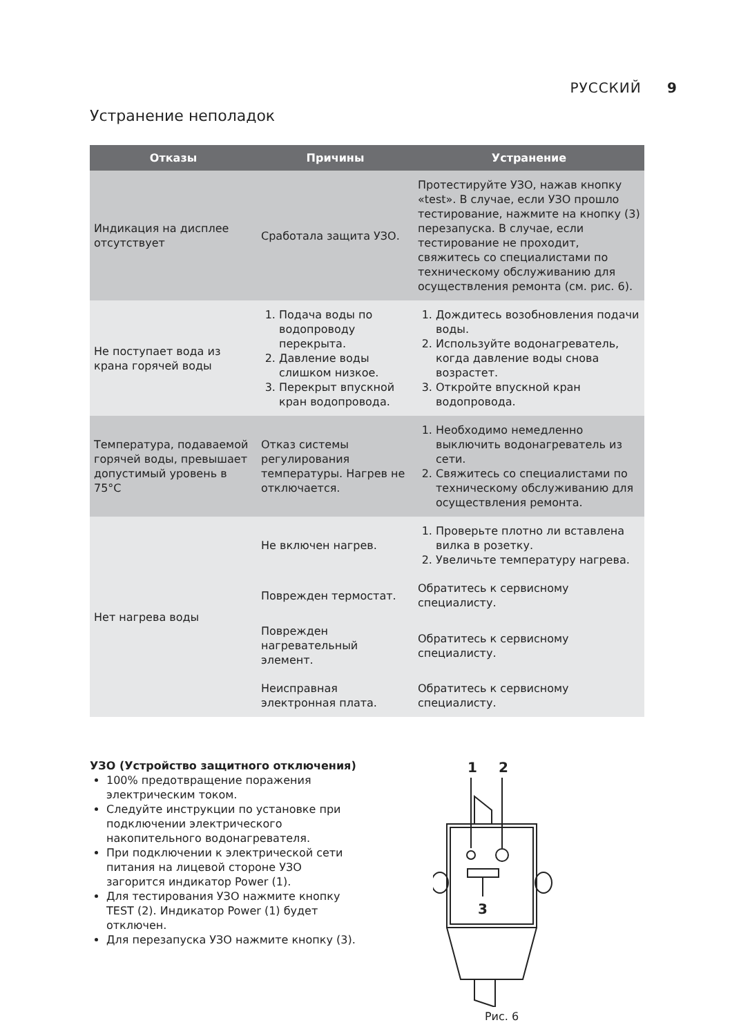РУССКИЙ 9
Устранение неполадок
| Отказы | Причины | Устранение |
| --- | --- | --- |
| Индикация на дисплее отсутствует | Сработала защита УЗО. | Протестируйте УЗО, нажав кнопку «test». В случае, если УЗО прошло тестирование, нажмите на кнопку (3) перезапуска. В случае, если тестирование не проходит, свяжитесь со специалистами по техническому обслуживанию для осуществления ремонта (см. рис. 6). |
| Не поступает вода из крана горячей воды | 1. Подача воды по водопроводу перекрыта. 2. Давление воды слишком низкое. 3. Перекрыт впускной кран водопровода. | 1. Дождитесь возобновления подачи воды. 2. Используйте водонагреватель, когда давление воды снова возрастет. 3. Откройте впускной кран водопровода. |
| Температура, подаваемой горячей воды, превышает допустимый уровень в 75°C | Отказ системы регулирования температуры. Нагрев не отключается. | 1. Необходимо немедленно выключить водонагреватель из сети. 2. Свяжитесь со специалистами по техническому обслуживанию для осуществления ремонта. |
| Нет нагрева воды | Не включен нагрев. | 1. Проверьте плотно ли вставлена вилка в розетку. 2. Увеличьте температуру нагрева. |
| | Поврежден термостат. | Обратитесь к сервисному специалисту. |
| | Поврежден нагревательный элемент. | Обратитесь к сервисному специалисту. |
| | Неисправная электронная плата. | Обратитесь к сервисному специалисту. |
УЗО (Устройство защитного отключения)
100% предотвращение поражения электрическим током.
Следуйте инструкции по установке при подключении электрического накопительного водонагревателя.
При подключении к электрической сети питания на лицевой стороне УЗО загорится индикатор Power (1).
Для тестирования УЗО нажмите кнопку TEST (2). Индикатор Power (1) будет отключен.
Для перезапуска УЗО нажмите кнопку (3).
1
2
3
Рис. 6